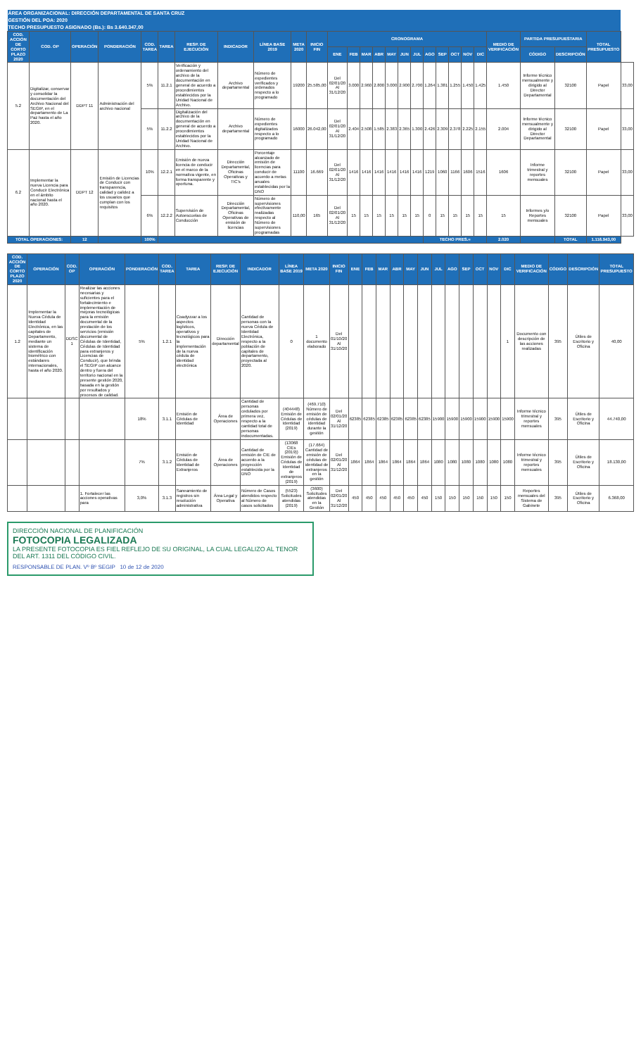| ÁREA ORGANIZACIONAL: DIRECCIÓN DEPARTAMENTAL DE SANTA CRUZ | | | | | | | | | | | | | | | | | | | | | | | | | | | |
| GESTIÓN DEL POA: 2020 | | | | | | | | | | | | | | | | | | | | | | | | | | | |
| TECHO PRESUPUESTO ASIGNADO (Bs.): Bs 3.640.347,00 | | | | | | | | | | | | | | | | | | | | | | | | | | | |
| COD. ACCIÓN DE CORTO PLAZO 2020 | COD. OP | OPERACIÓN | PONDERACIÓN | COD. TAREA | TAREA | RESP. DE EJECUCIÓN | INDICADOR | LÍNEA BASE 2019 | META 2020 | INICIO FIN | CRONOGRAMA | | | | | | | | | | | | MEDIO DE VERIFICACIÓN | PARTIDA PRESUPUESTARIA | | TOTAL PRESUPUESTO | |
| | | | | | | | | | | | ENE | FEB | MAR | ABR | MAY | JUN | JUL | AGO | SEP | OCT | NOV | DIC | | CÓDIGO | DESCRIPCIÓN | | |
| 5.2 | Digitalizar, conservar y consolidar la documentación del Archivo Nacional del SEGIP, en el departamento de La Paz hasta el año 2020. | DDPT 11 | Administración del archivo nacional | 5% | 11.2.1 | Verificación y ordenamiento del archivo de la documentación en general de acuerdo a procedimientos establecidos por la Unidad Nacional de Archivo. | Archivo departamental | Número de expedientes verificados y ordenados respecto a lo programado | 19200 | 25.585,00 | Del 02/01/20 Al 31/12/20 | 3.000 | 2.960 | 2.800 | 3.000 | 2.900 | 2.700 | 1.264 | 1.381 | 1.255 | 1.450 | 1.425 | 1.450 | Informe técnico mensualmente y dirigido al Director Departamental | 32100 | Papel | 33,00 |
| | | | | 5% | 11.2.2 | Digitalización del archivo de la documentación en general de acuerdo a procedimientos establecidos por la Unidad Nacional de Archivo. | Archivo departamental | Número de expedientes digitalizados respecto a lo programado | 16000 | 26.042,00 | Del 02/01/20 Al 31/12/20 | 2.404 | 2.508 | 1.585 | 2.383 | 2.365 | 1.300 | 2.426 | 2.309 | 2.378 | 2.225 | 2.155 | 2.004 | Informe técnico mensualmente y dirigido al Director Departamental | 32100 | Papel | 33,00 |
| 6.2 | Implementar la nueva Licencia para Conducir Electrónica en el ámbito nacional hasta el año 2020. | DDPT 12 | Emisión de Licencias de Conducir con transparencia, calidad y calidez a los usuarios que cumplan con los requisitos | 10% | 12.2.1 | Emisión de nueva licencia de conducir en el marco de la normativa vigente, en forma transparente y oportuna. | Dirección Departamental, Oficinas Operativas y TIC's | Porcentaje alcanzado de emisión de licencias para conducir de acuerdo a metas anuales establecidas por la DNO | 11100 | 16.669 | Del 02/01/20 Al 31/12/20 | 1416 | 1416 | 1416 | 1416 | 1416 | 1416 | 1219 | 1060 | 1166 | 1606 | 1516 | 1606 | Informe trimestral y reportes mensuales | 32100 | Papel | 33,00 |
| | | | | 6% | 12.2.2 | Supervisión de Autoescuelas de Conducción | Dirección Departamental, Oficinas Operativas de emisión de licencias | Número de supervisiones efectivamente realizadas respecto al Número de supervisiones programadas | 110,00 | 165 | Del 02/01/20 Al 31/12/20 | 15 | 15 | 15 | 15 | 15 | 15 | 0 | 15 | 15 | 15 | 15 | 15 | Informes y/o Reportes mensuales | 32100 | Papel | 33,00 |
| TOTAL OPERACIONES: | | 12 | | 100% | | | | | | | | | | | | | | TECHO PRES.= | | | | | 2.020 | | TOTAL | 1.116.943,00 | |
| COD. ACCIÓN DE CORTO PLAZO 2020 | OPERACIÓN | COD. OP | OPERACIÓN | PONDERACIÓN | COD. TAREA | TAREA | RESP. DE EJECUCIÓN | INDICADOR | LÍNEA BASE 2019 | META 2020 | INICIO FIN | ENE | FEB | MAR | ABR | MAY | JUN | JUL | AGO | SEP | OCT | NOV | DIC | MEDIO DE VERIFICACIÓN | CÓDIGO | DESCRIPCIÓN | TOTAL PRESUPUESTO |
| --- | --- | --- | --- | --- | --- | --- | --- | --- | --- | --- | --- | --- | --- | --- | --- | --- | --- | --- | --- | --- | --- | --- | --- | --- | --- | --- | --- |
| 1.2 | Implementar la Nueva Cédula de Identidad Electrónica, en las capitales de Departamento, mediante un sistema de identificación biométrico con estándares internacionales, hasta el año 2020. | DDSC 1 | Realizar las acciones necesarias y suficientes para el fortalecimiento e implementación de mejoras tecnológicas para la emisión documental de la prestación de los servicios (emisión documental de Cédulas de Identidad, Cédulas de Identidad para extranjeros y Licencias de Conducir), que brinda el SEGIP con alcance dentro y fuera del territorio nacional en la presente gestión 2020, basada en la gestión por resultados y procesos de calidad. | 5% | 1.2.1 | Coadyuvar a los aspectos logísticos, operativos y tecnológicos para la implementación de la nueva cédula de identidad electrónica | Dirección departamental | Cantidad de personas con la nueva Cédula de Identidad Electrónica, respecto a la población de capitales de departamento, proyectada al 2020. | 0 | 1 documento elaborado | Del 01/10/20 Al 31/10/20 | | | | | | | | | | | | 1 | Documento con descripción de las acciones realizadas | 395 | Útiles de Escritorio y Oficina | 40,00 |
| | | | | 18% | 3.1.1 | Emisión de Cédulas de Identidad | Área de Operaciones | Cantidad de personas cedulados por primera vez, respecto a la cantidad total de personas indocumentadas. | (404448) Emisión de Cédulas de Identidad (2019) | (469.710) Número de emisión de cédulas de identidad durante la gestión | Del 02/01/20 Al 31/12/20 | 62385 | 62385 | 62385 | 62385 | 62385 | 62385 | 15900 | 15900 | 15900 | 15900 | 15900 | 15900 | Informe técnico trimestral y reportes mensuales | 395 | Útiles de Escritorio y Oficina | 44.740,00 |
| | | | | 7% | 3.1.2 | Emisión de Cédulas de Identidad de Extranjeros | Área de Operaciones | Cantidad de emisión de CIE de acuerdo a la proyección establecida por la DNO | (13068 CIEs (2019)) Emisión de Cédulas de Identidad de extranjeros (2019) | (17.664) Cantidad de emisión de cédulas de identidad de extranjeros en la gestión | Del 02/01/20 Al 31/12/20 | 1864 | 1864 | 1864 | 1864 | 1864 | 1864 | 1080 | 1080 | 1080 | 1080 | 1080 | 1080 | Informe técnico trimestral y reportes mensuales | 395 | Útiles de Escritorio y Oficina | 18.130,00 |
| | | | 1. Fortalecer las acciones operativas para | 3,0% | 3.1.3 | Saneamiento de registros sin resolución administrativa | Área Legal y Operativa | Número de Casos atendidos respecto al Número de casos solicitados | (5523) Solicitudes atendidas (2019) | (3600) Solicitudes atendidas en la Gestión | Del 02/01/20 Al 31/12/20 | 450 | 450 | 450 | 450 | 450 | 450 | 150 | 150 | 150 | 150 | 150 | 150 | Reportes mensuales del Sistema de Gabinete | 395 | Útiles de Escritorio y Oficina | 6.368,00 |
DIRECCIÓN NACIONAL DE PLANIFICACIÓN
FOTOCOPIA LEGALIZADA
LA PRESENTE FOTOCOPIA ES FIEL REFLEJO DE SU ORIGINAL, LA CUAL LEGALIZO AL TENOR DEL ART. 1311 DEL CÓDIGO CIVIL.
RESPONSABLE DE PLAN. Vº Bº SEGIP 10 de 12 de 2020